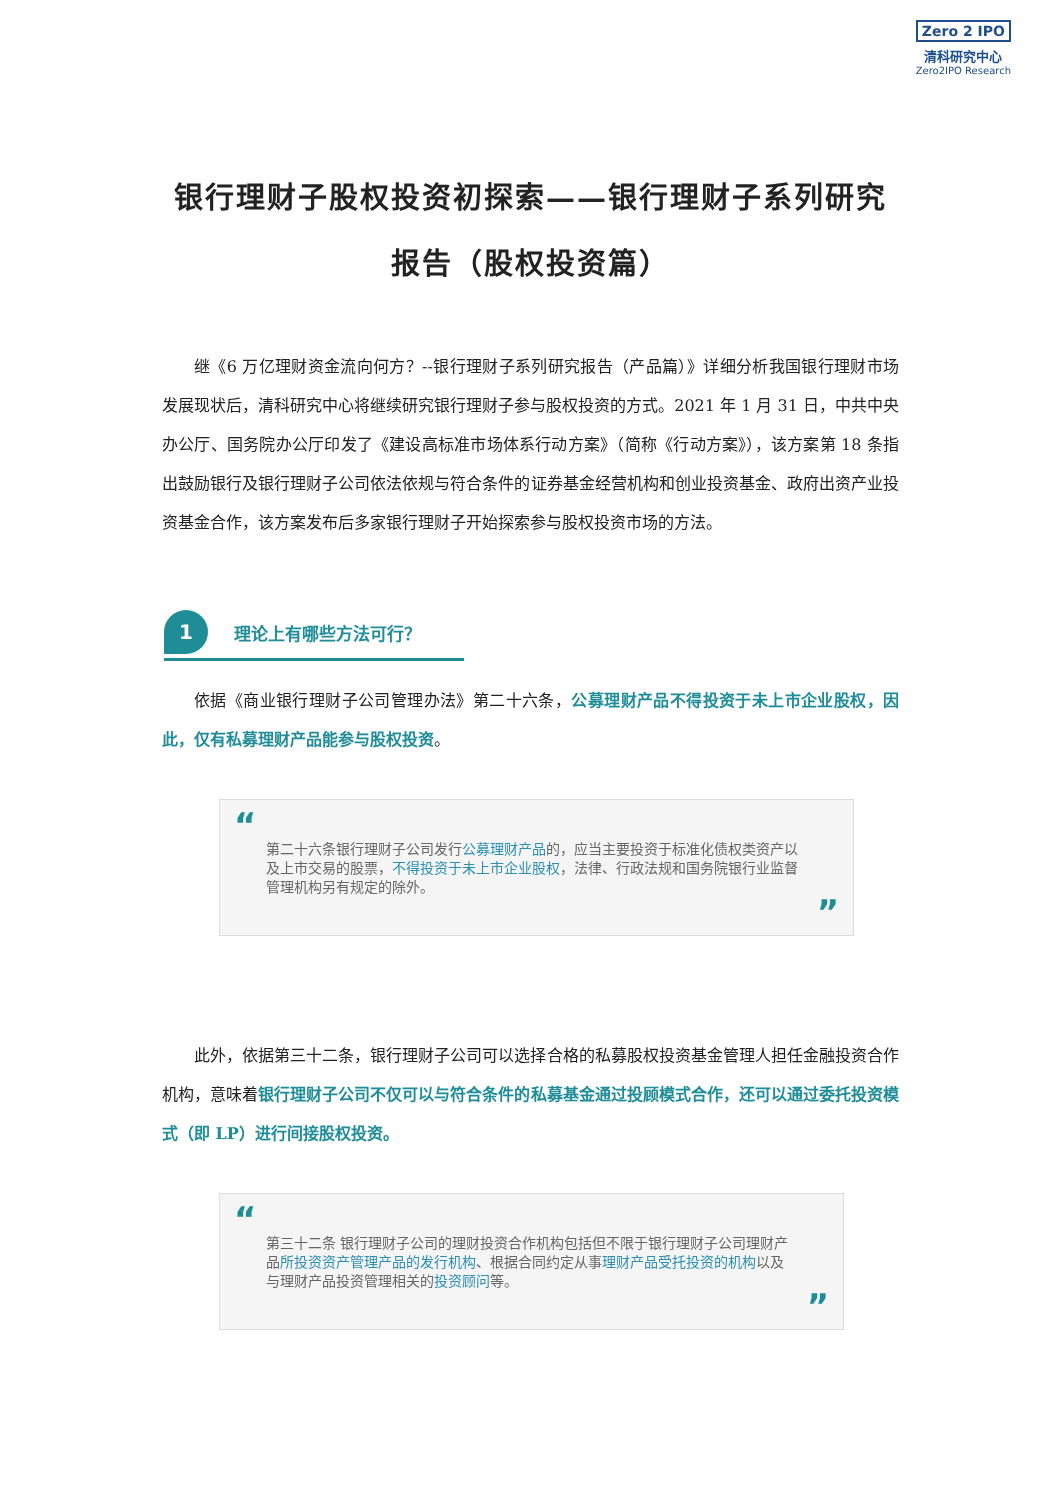Zero 2 IPO
清科研究中心
Zero2IPO Research
银行理财子股权投资初探索——银行理财子系列研究报告（股权投资篇）
继《6 万亿理财资金流向何方？--银行理财子系列研究报告（产品篇）》详细分析我国银行理财市场发展现状后，清科研究中心将继续研究银行理财子参与股权投资的方式。2021 年 1 月 31 日，中共中央办公厅、国务院办公厅印发了《建设高标准市场体系行动方案》（简称《行动方案》），该方案第 18 条指出鼓励银行及银行理财子公司依法依规与符合条件的证券基金经营机构和创业投资基金、政府出资产业投资基金合作，该方案发布后多家银行理财子开始探索参与股权投资市场的方法。
1
理论上有哪些方法可行？
依据《商业银行理财子公司管理办法》第二十六条，公募理财产品不得投资于未上市企业股权，因此，仅有私募理财产品能参与股权投资。
“
第二十六条银行理财子公司发行公募理财产品的，应当主要投资于标准化债权类资产以及上市交易的股票，不得投资于未上市企业股权，法律、行政法规和国务院银行业监督管理机构另有规定的除外。
”
此外，依据第三十二条，银行理财子公司可以选择合格的私募股权投资基金管理人担任金融投资合作机构，意味着银行理财子公司不仅可以与符合条件的私募基金通过投顾模式合作，还可以通过委托投资模式（即 LP）进行间接股权投资。
“
第三十二条 银行理财子公司的理财投资合作机构包括但不限于银行理财子公司理财产品所投资资产管理产品的发行机构、根据合同约定从事理财产品受托投资的机构以及与理财产品投资管理相关的投资顾问等。
”